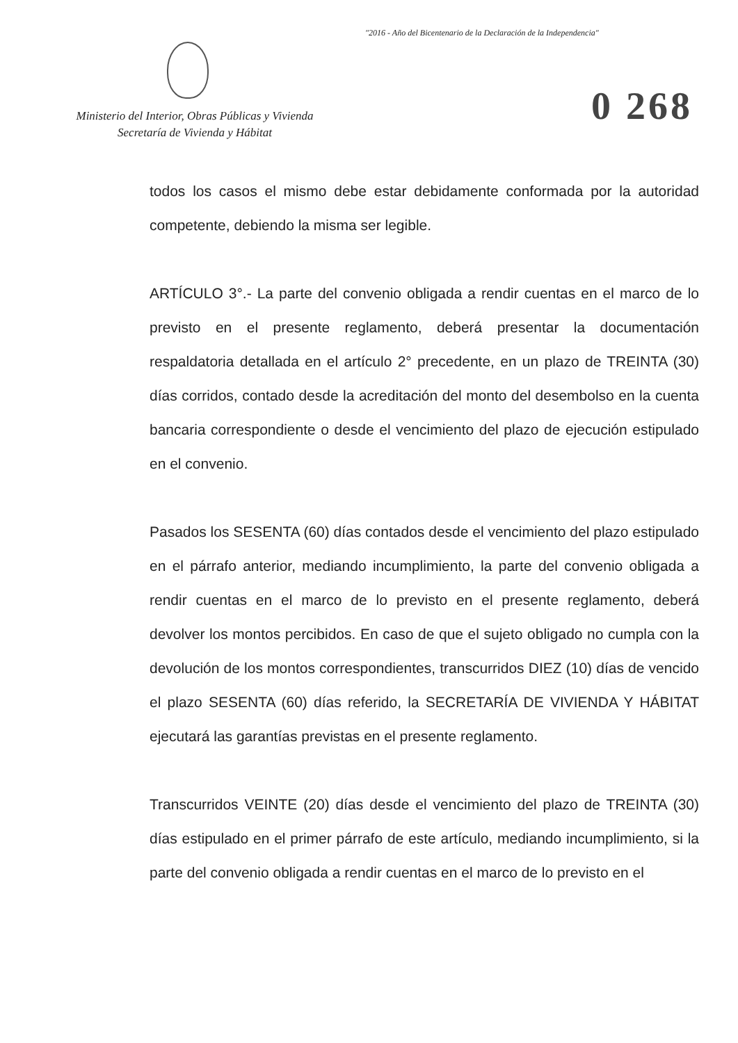"2016 - Año del Bicentenario de la Declaración de la Independencia"
Ministerio del Interior, Obras Públicas y Vivienda
Secretaría de Vivienda y Hábitat
0 268
todos los casos el mismo debe estar debidamente conformada por la autoridad competente, debiendo la misma ser legible.
ARTÍCULO 3°.- La parte del convenio obligada a rendir cuentas en el marco de lo previsto en el presente reglamento, deberá presentar la documentación respaldatoria detallada en el artículo 2° precedente, en un plazo de TREINTA (30) días corridos, contado desde la acreditación del monto del desembolso en la cuenta bancaria correspondiente o desde el vencimiento del plazo de ejecución estipulado en el convenio.
Pasados los SESENTA (60) días contados desde el vencimiento del plazo estipulado en el párrafo anterior, mediando incumplimiento, la parte del convenio obligada a rendir cuentas en el marco de lo previsto en el presente reglamento, deberá devolver los montos percibidos. En caso de que el sujeto obligado no cumpla con la devolución de los montos correspondientes, transcurridos DIEZ (10) días de vencido el plazo SESENTA (60) días referido, la SECRETARÍA DE VIVIENDA Y HÁBITAT ejecutará las garantías previstas en el presente reglamento.
Transcurridos VEINTE (20) días desde el vencimiento del plazo de TREINTA (30) días estipulado en el primer párrafo de este artículo, mediando incumplimiento, si la parte del convenio obligada a rendir cuentas en el marco de lo previsto en el